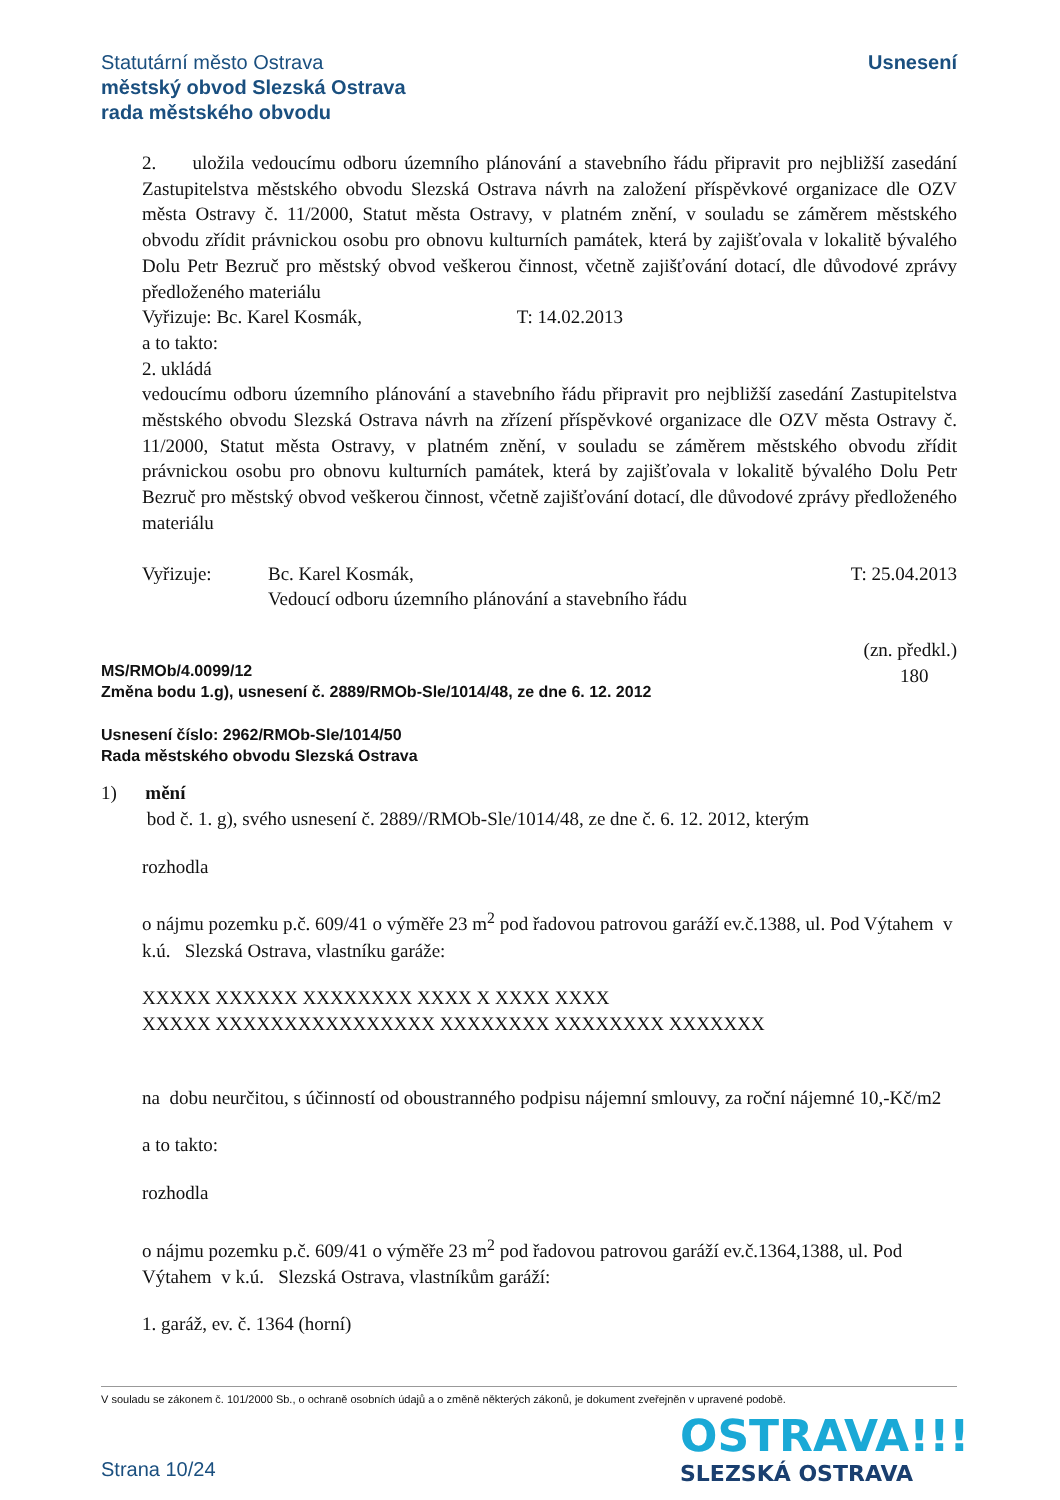Usnesení Statutární město Ostrava
městský obvod Slezská Ostrava
rada městského obvodu
2. uložila vedoucímu odboru územního plánování a stavebního řádu připravit pro nejbližší zasedání Zastupitelstva městského obvodu Slezská Ostrava návrh na založení příspěvkové organizace dle OZV města Ostravy č. 11/2000, Statut města Ostravy, v platném znění, v souladu se záměrem městského obvodu zřídit právnickou osobu pro obnovu kulturních památek, která by zajišťovala v lokalitě bývalého Dolu Petr Bezruč pro městský obvod veškerou činnost, včetně zajišťování dotací, dle důvodové zprávy předloženého materiálu
Vyřizuje: Bc. Karel Kosmák, T: 14.02.2013
a to takto:
2. ukládá
vedoucímu odboru územního plánování a stavebního řádu připravit pro nejbližší zasedání Zastupitelstva městského obvodu Slezská Ostrava návrh na zřízení příspěvkové organizace dle OZV města Ostravy č. 11/2000, Statut města Ostravy, v platném znění, v souladu se záměrem městského obvodu zřídit právnickou osobu pro obnovu kulturních památek, která by zajišťovala v lokalitě bývalého Dolu Petr Bezruč pro městský obvod veškerou činnost, včetně zajišťování dotací, dle důvodové zprávy předloženého materiálu
Vyřizuje: Bc. Karel Kosmák,
Vedoucí odboru územního plánování a stavebního řádu T: 25.04.2013
(zn. předkl.)
180
MS/RMOb/4.0099/12
Změna bodu 1.g), usnesení č. 2889/RMOb-Sle/1014/48, ze dne 6. 12. 2012
Usnesení číslo: 2962/RMOb-Sle/1014/50
Rada městského obvodu Slezská Ostrava
1) mění
bod č. 1. g), svého usnesení č. 2889//RMOb-Sle/1014/48, ze dne č. 6. 12. 2012, kterým
rozhodla
o nájmu pozemku p.č. 609/41 o výměře 23 m<sup>2</sup> pod řadovou patrovou garáží ev.č.1388, ul. Pod Výtahem v k.ú. Slezská Ostrava, vlastníku garáže:
XXXXX XXXXXX XXXXXXXX XXXX X XXXX XXXX
XXXXX XXXXXXXXXXXXXXXX XXXXXXXX XXXXXXXX XXXXXXX
na dobu neurčitou, s účinností od oboustranného podpisu nájemní smlouvy, za roční nájemné 10,-Kč/m2
a to takto:
rozhodla
o nájmu pozemku p.č. 609/41 o výměře 23 m<sup>2</sup> pod řadovou patrovou garáží ev.č.1364,1388, ul. Pod Výtahem v k.ú. Slezská Ostrava, vlastníkům garáží:
1. garáž, ev. č. 1364 (horní)
V souladu se zákonem č. 101/2000 Sb., o ochraně osobních údajů a o změně některých zákonů, je dokument zveřejněn v upravené podobě.
OSTRAVA!!!
SLEZSKÁ OSTRAVA
Strana 10/24